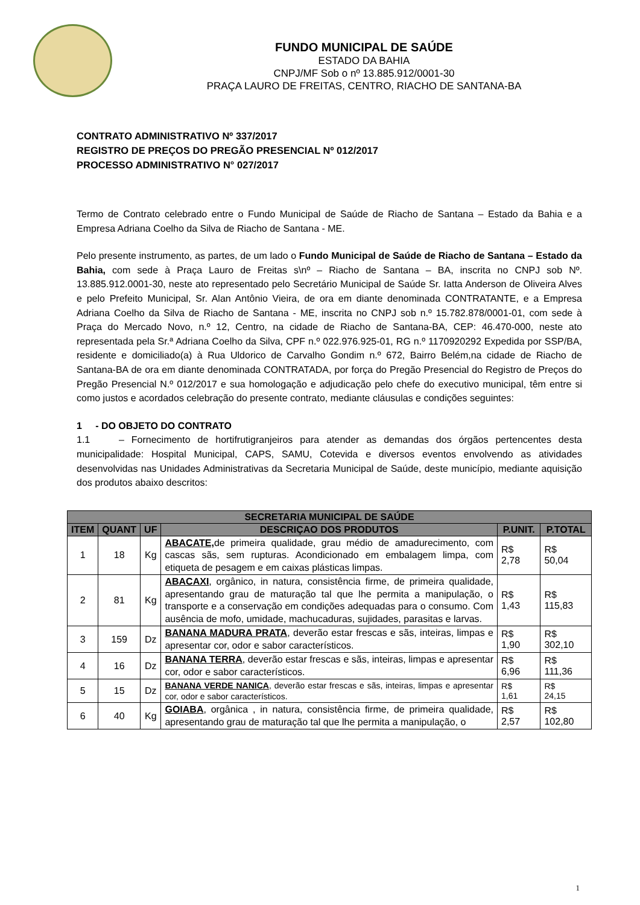FUNDO MUNICIPAL DE SAÚDE
ESTADO DA BAHIA
CNPJ/MF Sob o nº 13.885.912/0001-30
PRAÇA LAURO DE FREITAS, CENTRO, RIACHO DE SANTANA-BA
CONTRATO ADMINISTRATIVO Nº 337/2017
REGISTRO DE PREÇOS DO PREGÃO PRESENCIAL Nº 012/2017
PROCESSO ADMINISTRATIVO N° 027/2017
Termo de Contrato celebrado entre o Fundo Municipal de Saúde de Riacho de Santana – Estado da Bahia e a Empresa Adriana Coelho da Silva de Riacho de Santana - ME.
Pelo presente instrumento, as partes, de um lado o Fundo Municipal de Saúde de Riacho de Santana – Estado da Bahia, com sede à Praça Lauro de Freitas s\nº – Riacho de Santana – BA, inscrita no CNPJ sob Nº. 13.885.912.0001-30, neste ato representado pelo Secretário Municipal de Saúde Sr. Iatta Anderson de Oliveira Alves e pelo Prefeito Municipal, Sr. Alan Antônio Vieira, de ora em diante denominada CONTRATANTE, e a Empresa Adriana Coelho da Silva de Riacho de Santana - ME, inscrita no CNPJ sob n.º 15.782.878/0001-01, com sede à Praça do Mercado Novo, n.º 12, Centro, na cidade de Riacho de Santana-BA, CEP: 46.470-000, neste ato representada pela Sr.ª Adriana Coelho da Silva, CPF n.º 022.976.925-01, RG n.º 1170920292 Expedida por SSP/BA, residente e domiciliado(a) à Rua Uldorico de Carvalho Gondim n.º 672, Bairro Belém,na cidade de Riacho de Santana-BA de ora em diante denominada CONTRATADA, por força do Pregão Presencial do Registro de Preços do Pregão Presencial N.º 012/2017 e sua homologação e adjudicação pelo chefe do executivo municipal, têm entre si como justos e acordados celebração do presente contrato, mediante cláusulas e condições seguintes:
1 - DO OBJETO DO CONTRATO
1.1 – Fornecimento de hortifrutigranjeiros para atender as demandas dos órgãos pertencentes desta municipalidade: Hospital Municipal, CAPS, SAMU, Cotevida e diversos eventos envolvendo as atividades desenvolvidas nas Unidades Administrativas da Secretaria Municipal de Saúde, deste município, mediante aquisição dos produtos abaixo descritos:
| SECRETARIA MUNICIPAL DE SAÚDE | | | | | |
| --- | --- | --- | --- | --- | --- |
| ITEM | QUANT | UF | DESCRIÇAO DOS PRODUTOS | P.UNIT. | P.TOTAL |
| 1 | 18 | Kg | ABACATE, de primeira qualidade, grau médio de amadurecimento, com cascas sãs, sem rupturas. Acondicionado em embalagem limpa, com etiqueta de pesagem e em caixas plásticas limpas. | R$ 2,78 | R$ 50,04 |
| 2 | 81 | Kg | ABACAXI , orgânico, in natura, consistência firme, de primeira qualidade, apresentando grau de maturação tal que lhe permita a manipulação, o transporte e a conservação em condições adequadas para o consumo. Com ausência de mofo, umidade, machucaduras, sujidades, parasitas e larvas. | R$ 1,43 | R$ 115,83 |
| 3 | 159 | Dz | BANANA MADURA PRATA , deverão estar frescas e sãs, inteiras, limpas e apresentar cor, odor e sabor característicos. | R$ 1,90 | R$ 302,10 |
| 4 | 16 | Dz | BANANA TERRA , deverão estar frescas e sãs, inteiras, limpas e apresentar cor, odor e sabor característicos. | R$ 6,96 | R$ 111,36 |
| 5 | 15 | Dz | BANANA VERDE NANICA , deverão estar frescas e sãs, inteiras, limpas e apresentar cor, odor e sabor característicos. | R$ 1,61 | R$ 24,15 |
| 6 | 40 | Kg | GOIABA , orgânica , in natura, consistência firme, de primeira qualidade, apresentando grau de maturação tal que lhe permita a manipulação, o | R$ 2,57 | R$ 102,80 |
1